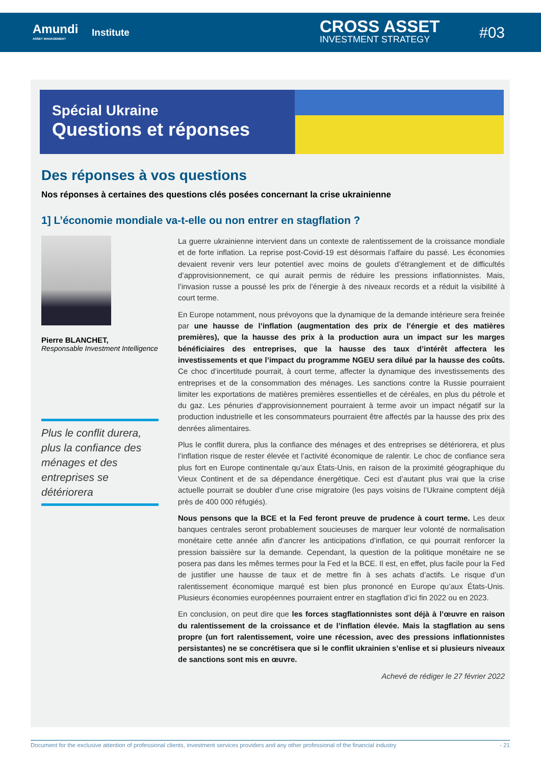Amundi
ASSET MANAGEMENT
Institute CROSS ASSET
INVESTMENT STRATEGY
#03
Spécial Ukraine
Questions et réponses
Des réponses à vos questions
Nos réponses à certaines des questions clés posées concernant la crise ukrainienne
1] L’économie mondiale va-t-elle ou non entrer en stagflation ?
Pierre BLANCHET,
Responsable Investment Intelligence
Plus le conflit durera, plus la confiance des ménages et des entreprises se détériorera
La guerre ukrainienne intervient dans un contexte de ralentissement de la croissance mondiale et de forte inflation. La reprise post-Covid-19 est désormais l’affaire du passé. Les économies devaient revenir vers leur potentiel avec moins de goulets d’étranglement et de difficultés d’approvisionnement, ce qui aurait permis de réduire les pressions inflationnistes. Mais, l’invasion russe a poussé les prix de l’énergie à des niveaux records et a réduit la visibilité à court terme.
En Europe notamment, nous prévoyons que la dynamique de la demande intérieure sera freinée par une hausse de l’inflation (augmentation des prix de l’énergie et des matières premières), que la hausse des prix à la production aura un impact sur les marges bénéficiaires des entreprises, que la hausse des taux d’intérêt affectera les investissements et que l’impact du programme NGEU sera dilué par la hausse des coûts. Ce choc d’incertitude pourrait, à court terme, affecter la dynamique des investissements des entreprises et de la consommation des ménages. Les sanctions contre la Russie pourraient limiter les exportations de matières premières essentielles et de céréales, en plus du pétrole et du gaz. Les pénuries d’approvisionnement pourraient à terme avoir un impact négatif sur la production industrielle et les consommateurs pourraient être affectés par la hausse des prix des denrées alimentaires.
Plus le conflit durera, plus la confiance des ménages et des entreprises se détériorera, et plus l’inflation risque de rester élevée et l’activité économique de ralentir. Le choc de confiance sera plus fort en Europe continentale qu’aux États-Unis, en raison de la proximité géographique du Vieux Continent et de sa dépendance énergétique. Ceci est d’autant plus vrai que la crise actuelle pourrait se doubler d’une crise migratoire (les pays voisins de l’Ukraine comptent déjà près de 400 000 réfugiés).
Nous pensons que la BCE et la Fed feront preuve de prudence à court terme. Les deux banques centrales seront probablement soucieuses de marquer leur volonté de normalisation monétaire cette année afin d’ancrer les anticipations d’inflation, ce qui pourrait renforcer la pression baissière sur la demande. Cependant, la question de la politique monétaire ne se posera pas dans les mêmes termes pour la Fed et la BCE. Il est, en effet, plus facile pour la Fed de justifier une hausse de taux et de mettre fin à ses achats d’actifs. Le risque d’un ralentissement économique marqué est bien plus prononcé en Europe qu’aux États-Unis. Plusieurs économies européennes pourraient entrer en stagflation d’ici fin 2022 ou en 2023.
En conclusion, on peut dire que les forces stagflationnistes sont déjà à l’œuvre en raison du ralentissement de la croissance et de l’inflation élevée. Mais la stagflation au sens propre (un fort ralentissement, voire une récession, avec des pressions inflationnistes persistantes) ne se concrétisera que si le conflit ukrainien s’enlise et si plusieurs niveaux de sanctions sont mis en œuvre.
Achevé de rédiger le 27 février 2022
Document for the exclusive attention of professional clients, investment services providers and any other professional of the financial industry - 21